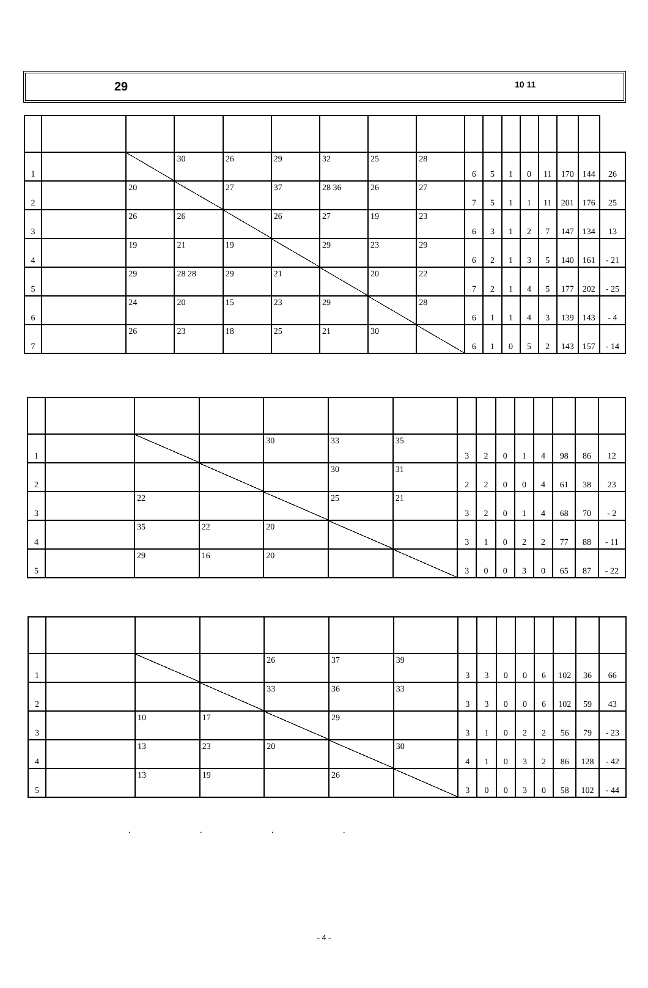29 10 11
| 1 | | | 30 | 26 | 29 | 32 | 25 | 28 | 6 | 5 | 1 | 0 | 11 | 170 | 144 | 26 |
| 2 | | 20 | | 27 | 37 | 28 36 | 26 | 27 | 7 | 5 | 1 | 1 | 11 | 201 | 176 | 25 |
| 3 | | 26 | 26 | | 26 | 27 | 19 | 23 | 6 | 3 | 1 | 2 | 7 | 147 | 134 | 13 |
| 4 | | 19 | 21 | 19 | | 29 | 23 | 29 | 6 | 2 | 1 | 3 | 5 | 140 | 161 | - 21 |
| 5 | | 29 | 28 28 | 29 | 21 | | 20 | 22 | 7 | 2 | 1 | 4 | 5 | 177 | 202 | - 25 |
| 6 | | 24 | 20 | 15 | 23 | 29 | | 28 | 6 | 1 | 1 | 4 | 3 | 139 | 143 | - 4 |
| 7 | | 26 | 23 | 18 | 25 | 21 | 30 | | 6 | 1 | 0 | 5 | 2 | 143 | 157 | - 14 |
| 1 | | | | 30 | 33 | 35 | 3 | 2 | 0 | 1 | 4 | 98 | 86 | 12 |
| 2 | | | | | 30 | 31 | 2 | 2 | 0 | 0 | 4 | 61 | 38 | 23 |
| 3 | | 22 | | | 25 | 21 | 3 | 2 | 0 | 1 | 4 | 68 | 70 | - 2 |
| 4 | | 35 | 22 | 20 | | | 3 | 1 | 0 | 2 | 2 | 77 | 88 | - 11 |
| 5 | | 29 | 16 | 20 | | | 3 | 0 | 0 | 3 | 0 | 65 | 87 | - 22 |
| 1 | | | | 26 | 37 | 39 | 3 | 3 | 0 | 0 | 6 | 102 | 36 | 66 |
| 2 | | | | 33 | 36 | 33 | 3 | 3 | 0 | 0 | 6 | 102 | 59 | 43 |
| 3 | | 10 | 17 | | 29 | | 3 | 1 | 0 | 2 | 2 | 56 | 79 | - 23 |
| 4 | | 13 | 23 | 20 | | 30 | 4 | 1 | 0 | 3 | 2 | 86 | 128 | - 42 |
| 5 | | 13 | 19 | | 26 | | 3 | 0 | 0 | 3 | 0 | 58 | 102 | - 44 |
. . . .
- 4 -